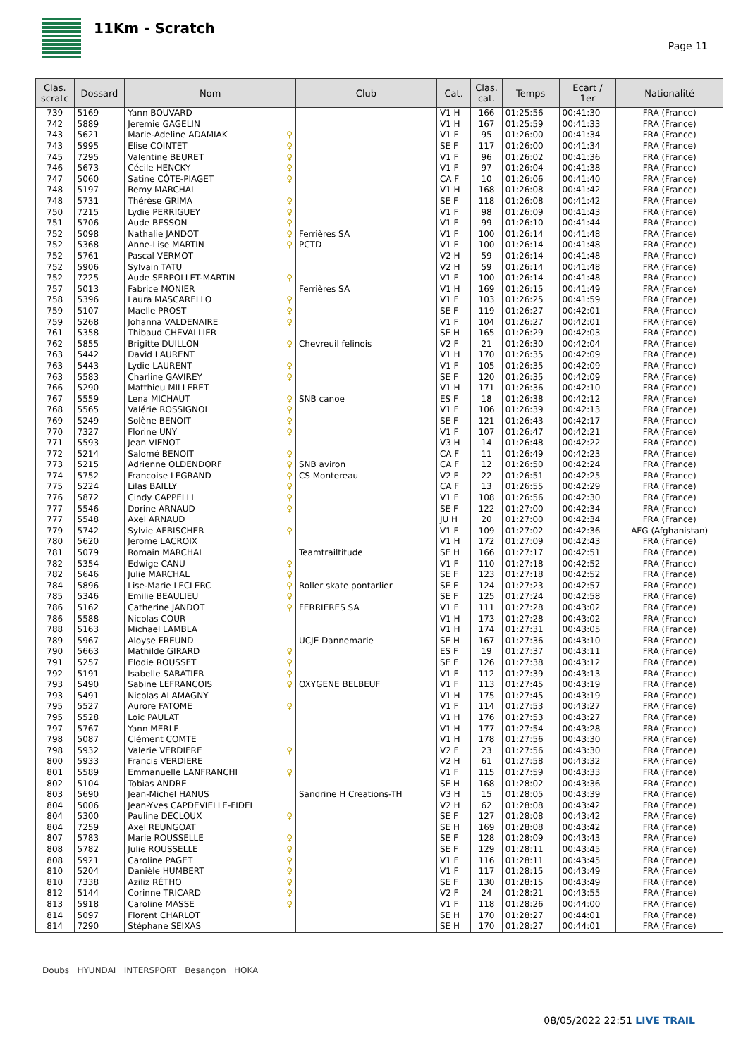11Km - Scratch
Page 11
| Clas. scratc | Dossard | Nom | Club | Cat. | Clas. cat. | Temps | Ecart / 1er | Nationalité |
| --- | --- | --- | --- | --- | --- | --- | --- | --- |
| 739 | 5169 | Yann BOUVARD | | V1 H | 166 | 01:25:56 | 00:41:30 | FRA (France) |
| 742 | 5889 | Jeremie GAGELIN | | V1 H | 167 | 01:25:59 | 00:41:33 | FRA (France) |
| 743 | 5621 | Marie-Adeline ADAMIAK ♀ | | V1 F | 95 | 01:26:00 | 00:41:34 | FRA (France) |
| 743 | 5995 | Elise COINTET ♀ | | SE F | 117 | 01:26:00 | 00:41:34 | FRA (France) |
| 745 | 7295 | Valentine BEURET ♀ | | V1 F | 96 | 01:26:02 | 00:41:36 | FRA (France) |
| 746 | 5673 | Cécile HENCKY ♀ | | V1 F | 97 | 01:26:04 | 00:41:38 | FRA (France) |
| 747 | 5060 | Satine CÔTE-PIAGET ♀ | | CA F | 10 | 01:26:06 | 00:41:40 | FRA (France) |
| 748 | 5197 | Remy MARCHAL | | V1 H | 168 | 01:26:08 | 00:41:42 | FRA (France) |
| 748 | 5731 | Thérèse GRIMA ♀ | | SE F | 118 | 01:26:08 | 00:41:42 | FRA (France) |
| 750 | 7215 | Lydie PERRIGUEY ♀ | | V1 F | 98 | 01:26:09 | 00:41:43 | FRA (France) |
| 751 | 5706 | Aude BESSON ♀ | | V1 F | 99 | 01:26:10 | 00:41:44 | FRA (France) |
| 752 | 5098 | Nathalie JANDOT ♀ | Ferrières SA | V1 F | 100 | 01:26:14 | 00:41:48 | FRA (France) |
| 752 | 5368 | Anne-Lise MARTIN ♀ | PCTD | V1 F | 100 | 01:26:14 | 00:41:48 | FRA (France) |
| 752 | 5761 | Pascal VERMOT | | V2 H | 59 | 01:26:14 | 00:41:48 | FRA (France) |
| 752 | 5906 | Sylvain TATU | | V2 H | 59 | 01:26:14 | 00:41:48 | FRA (France) |
| 752 | 7225 | Aude SERPOLLET-MARTIN ♀ | | V1 F | 100 | 01:26:14 | 00:41:48 | FRA (France) |
| 757 | 5013 | Fabrice MONIER | Ferrières SA | V1 H | 169 | 01:26:15 | 00:41:49 | FRA (France) |
| 758 | 5396 | Laura MASCARELLO ♀ | | V1 F | 103 | 01:26:25 | 00:41:59 | FRA (France) |
| 759 | 5107 | Maelle PROST ♀ | | SE F | 119 | 01:26:27 | 00:42:01 | FRA (France) |
| 759 | 5268 | Johanna VALDENAIRE ♀ | | V1 F | 104 | 01:26:27 | 00:42:01 | FRA (France) |
| 761 | 5358 | Thibaud CHEVALLIER | | SE H | 165 | 01:26:29 | 00:42:03 | FRA (France) |
| 762 | 5855 | Brigitte DUILLON ♀ | Chevreuil felinois | V2 F | 21 | 01:26:30 | 00:42:04 | FRA (France) |
| 763 | 5442 | David LAURENT | | V1 H | 170 | 01:26:35 | 00:42:09 | FRA (France) |
| 763 | 5443 | Lydie LAURENT ♀ | | V1 F | 105 | 01:26:35 | 00:42:09 | FRA (France) |
| 763 | 5583 | Charline GAVIREY ♀ | | SE F | 120 | 01:26:35 | 00:42:09 | FRA (France) |
| 766 | 5290 | Matthieu MILLERET | | V1 H | 171 | 01:26:36 | 00:42:10 | FRA (France) |
| 767 | 5559 | Lena MICHAUT ♀ | SNB canoe | ES F | 18 | 01:26:38 | 00:42:12 | FRA (France) |
| 768 | 5565 | Valérie ROSSIGNOL ♀ | | V1 F | 106 | 01:26:39 | 00:42:13 | FRA (France) |
| 769 | 5249 | Solène BENOIT ♀ | | SE F | 121 | 01:26:43 | 00:42:17 | FRA (France) |
| 770 | 7327 | Florine UNY ♀ | | V1 F | 107 | 01:26:47 | 00:42:21 | FRA (France) |
| 771 | 5593 | Jean VIENOT | | V3 H | 14 | 01:26:48 | 00:42:22 | FRA (France) |
| 772 | 5214 | Salomé BENOIT ♀ | | CA F | 11 | 01:26:49 | 00:42:23 | FRA (France) |
| 773 | 5215 | Adrienne OLDENDORF ♀ | SNB aviron | CA F | 12 | 01:26:50 | 00:42:24 | FRA (France) |
| 774 | 5752 | Francoise LEGRAND ♀ | CS Montereau | V2 F | 22 | 01:26:51 | 00:42:25 | FRA (France) |
| 775 | 5224 | Lilas BAILLY ♀ | | CA F | 13 | 01:26:55 | 00:42:29 | FRA (France) |
| 776 | 5872 | Cindy CAPPELLI ♀ | | V1 F | 108 | 01:26:56 | 00:42:30 | FRA (France) |
| 777 | 5546 | Dorine ARNAUD ♀ | | SE F | 122 | 01:27:00 | 00:42:34 | FRA (France) |
| 777 | 5548 | Axel ARNAUD | | JU H | 20 | 01:27:00 | 00:42:34 | FRA (France) |
| 779 | 5742 | Sylvie AEBISCHER ♀ | | V1 F | 109 | 01:27:02 | 00:42:36 | AFG (Afghanistan) |
| 780 | 5620 | Jerome LACROIX | | V1 H | 172 | 01:27:09 | 00:42:43 | FRA (France) |
| 781 | 5079 | Romain MARCHAL | Teamtrailtitude | SE H | 166 | 01:27:17 | 00:42:51 | FRA (France) |
| 782 | 5354 | Edwige CANU ♀ | | V1 F | 110 | 01:27:18 | 00:42:52 | FRA (France) |
| 782 | 5646 | Julie MARCHAL ♀ | | SE F | 123 | 01:27:18 | 00:42:52 | FRA (France) |
| 784 | 5896 | Lise-Marie LECLERC ♀ | Roller skate pontarlier | SE F | 124 | 01:27:23 | 00:42:57 | FRA (France) |
| 785 | 5346 | Emilie BEAULIEU ♀ | | SE F | 125 | 01:27:24 | 00:42:58 | FRA (France) |
| 786 | 5162 | Catherine JANDOT ♀ | FERRIERES SA | V1 F | 111 | 01:27:28 | 00:43:02 | FRA (France) |
| 786 | 5588 | Nicolas COUR | | V1 H | 173 | 01:27:28 | 00:43:02 | FRA (France) |
| 788 | 5163 | Michael LAMBLA | | V1 H | 174 | 01:27:31 | 00:43:05 | FRA (France) |
| 789 | 5967 | Aloyse FREUND | UCJE Dannemarie | SE H | 167 | 01:27:36 | 00:43:10 | FRA (France) |
| 790 | 5663 | Mathilde GIRARD ♀ | | ES F | 19 | 01:27:37 | 00:43:11 | FRA (France) |
| 791 | 5257 | Elodie ROUSSET ♀ | | SE F | 126 | 01:27:38 | 00:43:12 | FRA (France) |
| 792 | 5191 | Isabelle SABATIER ♀ | | V1 F | 112 | 01:27:39 | 00:43:13 | FRA (France) |
| 793 | 5490 | Sabine LEFRANCOIS ♀ | OXYGENE BELBEUF | V1 F | 113 | 01:27:45 | 00:43:19 | FRA (France) |
| 793 | 5491 | Nicolas ALAMAGNY | | V1 H | 175 | 01:27:45 | 00:43:19 | FRA (France) |
| 795 | 5527 | Aurore FATOME ♀ | | V1 F | 114 | 01:27:53 | 00:43:27 | FRA (France) |
| 795 | 5528 | Loic PAULAT | | V1 H | 176 | 01:27:53 | 00:43:27 | FRA (France) |
| 797 | 5767 | Yann MERLE | | V1 H | 177 | 01:27:54 | 00:43:28 | FRA (France) |
| 798 | 5087 | Clément COMTE | | V1 H | 178 | 01:27:56 | 00:43:30 | FRA (France) |
| 798 | 5932 | Valerie VERDIERE ♀ | | V2 F | 23 | 01:27:56 | 00:43:30 | FRA (France) |
| 800 | 5933 | Francis VERDIERE | | V2 H | 61 | 01:27:58 | 00:43:32 | FRA (France) |
| 801 | 5589 | Emmanuelle LANFRANCHI ♀ | | V1 F | 115 | 01:27:59 | 00:43:33 | FRA (France) |
| 802 | 5104 | Tobias ANDRE | | SE H | 168 | 01:28:02 | 00:43:36 | FRA (France) |
| 803 | 5690 | Jean-Michel HANUS | Sandrine H Creations-TH | V3 H | 15 | 01:28:05 | 00:43:39 | FRA (France) |
| 804 | 5006 | Jean-Yves CAPDEVIELLE-FIDEL | | V2 H | 62 | 01:28:08 | 00:43:42 | FRA (France) |
| 804 | 5300 | Pauline DECLOUX ♀ | | SE F | 127 | 01:28:08 | 00:43:42 | FRA (France) |
| 804 | 7259 | Axel REUNGOAT | | SE H | 169 | 01:28:08 | 00:43:42 | FRA (France) |
| 807 | 5783 | Marie ROUSSELLE ♀ | | SE F | 128 | 01:28:09 | 00:43:43 | FRA (France) |
| 808 | 5782 | Julie ROUSSELLE ♀ | | SE F | 129 | 01:28:11 | 00:43:45 | FRA (France) |
| 808 | 5921 | Caroline PAGET ♀ | | V1 F | 116 | 01:28:11 | 00:43:45 | FRA (France) |
| 810 | 5204 | Danièle HUMBERT ♀ | | V1 F | 117 | 01:28:15 | 00:43:49 | FRA (France) |
| 810 | 7338 | Aziliz RÉTHO ♀ | | SE F | 130 | 01:28:15 | 00:43:49 | FRA (France) |
| 812 | 5144 | Corinne TRICARD ♀ | | V2 F | 24 | 01:28:21 | 00:43:55 | FRA (France) |
| 813 | 5918 | Caroline MASSE ♀ | | V1 F | 118 | 01:28:26 | 00:44:00 | FRA (France) |
| 814 | 5097 | Florent CHARLOT | | SE H | 170 | 01:28:27 | 00:44:01 | FRA (France) |
| 814 | 7290 | Stéphane SEIXAS | | SE H | 170 | 01:28:27 | 00:44:01 | FRA (France) |
Doubs HYUNDAI INTERSPORT Besançon HOKA
08/05/2022 22:51 LIVE TRAIL